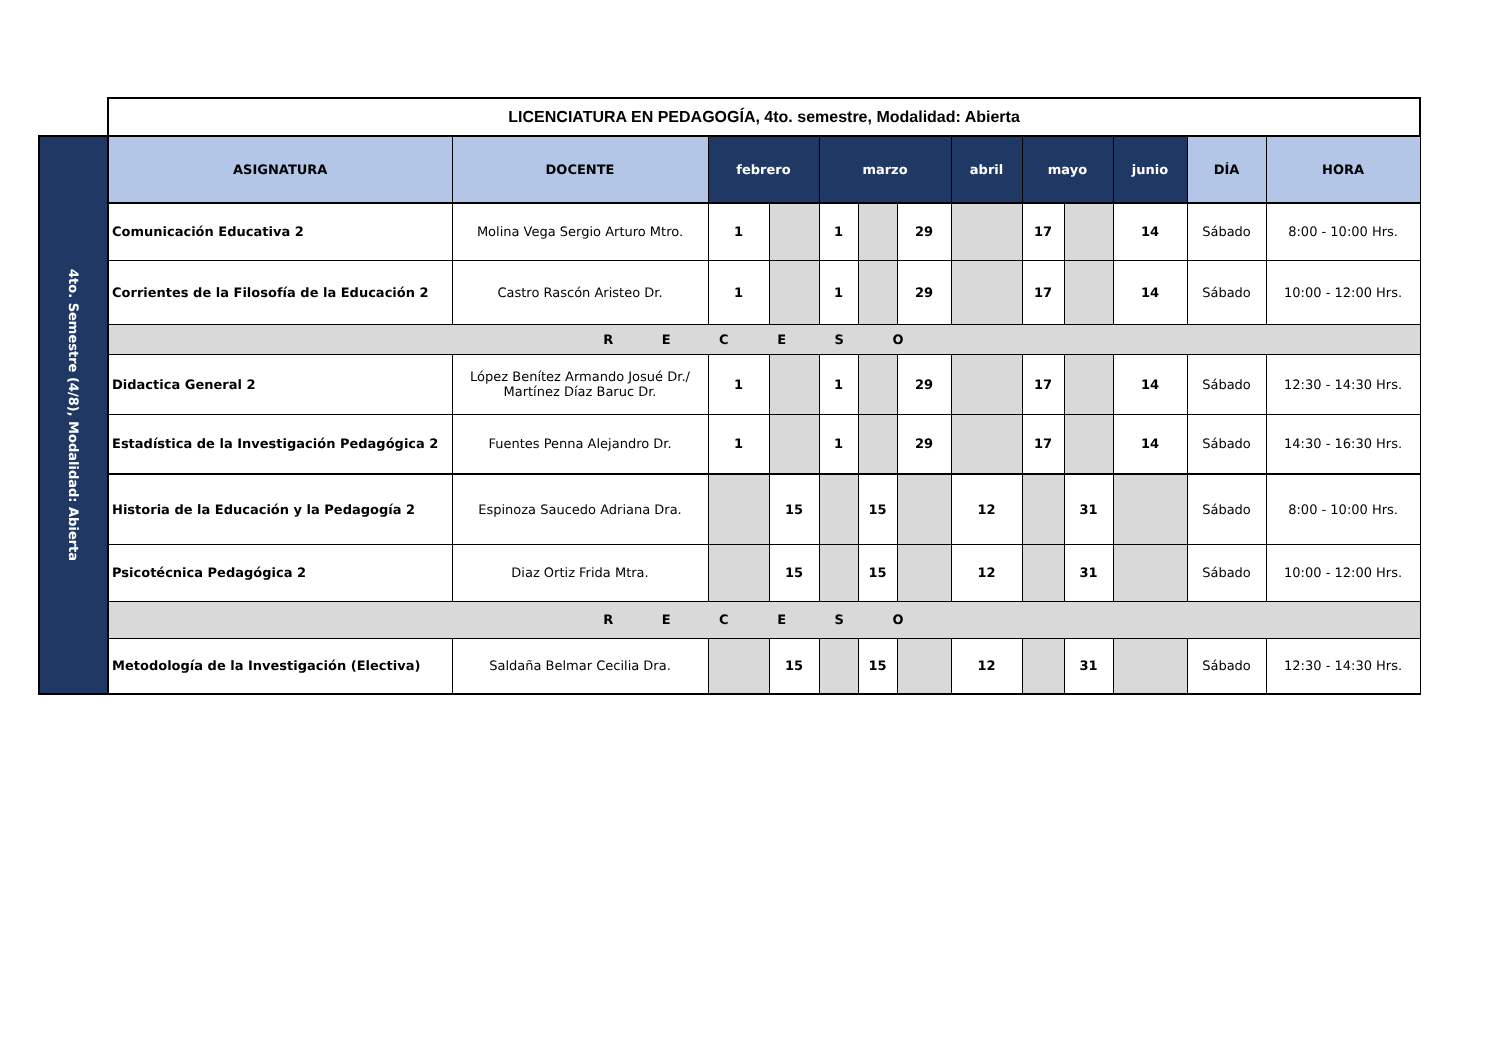| | LICENCIATURA EN PEDAGOGÍA, 4to. semestre, Modalidad: Abierta | | | | | | | | | | | | |
| 4to. Semestre (4/8), Modalidad: Abierta | ASIGNATURA | DOCENTE | febrero | | marzo | | | abril | mayo | | junio | DÍA | HORA |
| | Comunicación Educativa 2 | Molina Vega Sergio Arturo Mtro. | 1 | | 1 | | 29 | | 17 | | 14 | Sábado | 8:00 - 10:00 Hrs. |
| | Corrientes de la Filosofía de la Educación 2 | Castro Rascón Aristeo Dr. | 1 | | 1 | | 29 | | 17 | | 14 | Sábado | 10:00 - 12:00 Hrs. |
| | R E C E S O | | | | | | | | | | | | |
| | Didactica General 2 | López Benítez Armando Josué Dr./ Martínez Díaz Baruc Dr. | 1 | | 1 | | 29 | | 17 | | 14 | Sábado | 12:30 - 14:30 Hrs. |
| | Estadística de la Investigación Pedagógica 2 | Fuentes Penna Alejandro Dr. | 1 | | 1 | | 29 | | 17 | | 14 | Sábado | 14:30 - 16:30 Hrs. |
| | Historia de la Educación y la Pedagogía 2 | Espinoza Saucedo Adriana Dra. | | 15 | | 15 | | 12 | | 31 | | Sábado | 8:00 - 10:00 Hrs. |
| | Psicotécnica Pedagógica 2 | Diaz Ortiz Frida Mtra. | | 15 | | 15 | | 12 | | 31 | | Sábado | 10:00 - 12:00 Hrs. |
| | R E C E S O | | | | | | | | | | | | |
| | Metodología de la Investigación (Electiva) | Saldaña Belmar Cecilia Dra. | | 15 | | 15 | | 12 | | 31 | | Sábado | 12:30 - 14:30 Hrs. |